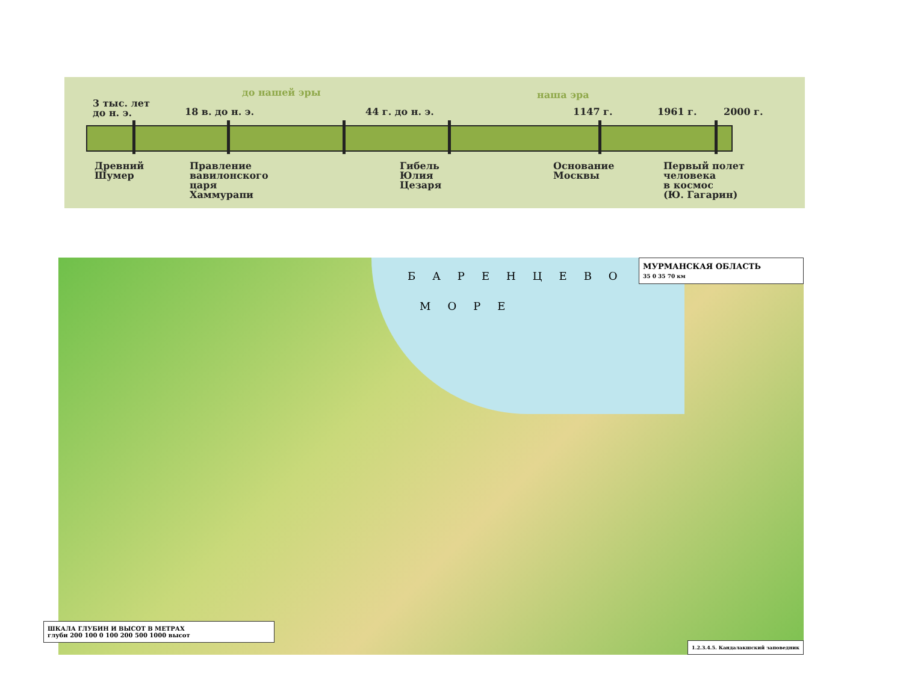до нашей эры наша эра
3 тыс. лет
до н. э.
18 в. до н. э. 44 г. до н. э. 1147 г. 1961 г. 2000 г.
Древний
Шумер
Правление
вавилонского
царя
Хаммурапи
Гибель
Юлия
Цезаря
Основание
Москвы
Первый полет
человека
в космос
(Ю. Гагарин)
БАРЕНЦЕВО
МОРЕ
МУРМАНСКАЯ ОБЛАСТЬ
35 0 35 70 км
ШКАЛА ГЛУБИН И ВЫСОТ В МЕТРАХ
глуби 200 100 0 100 200 500 1000 высот
1.2.3.4.5. Кандалакшский заповедник